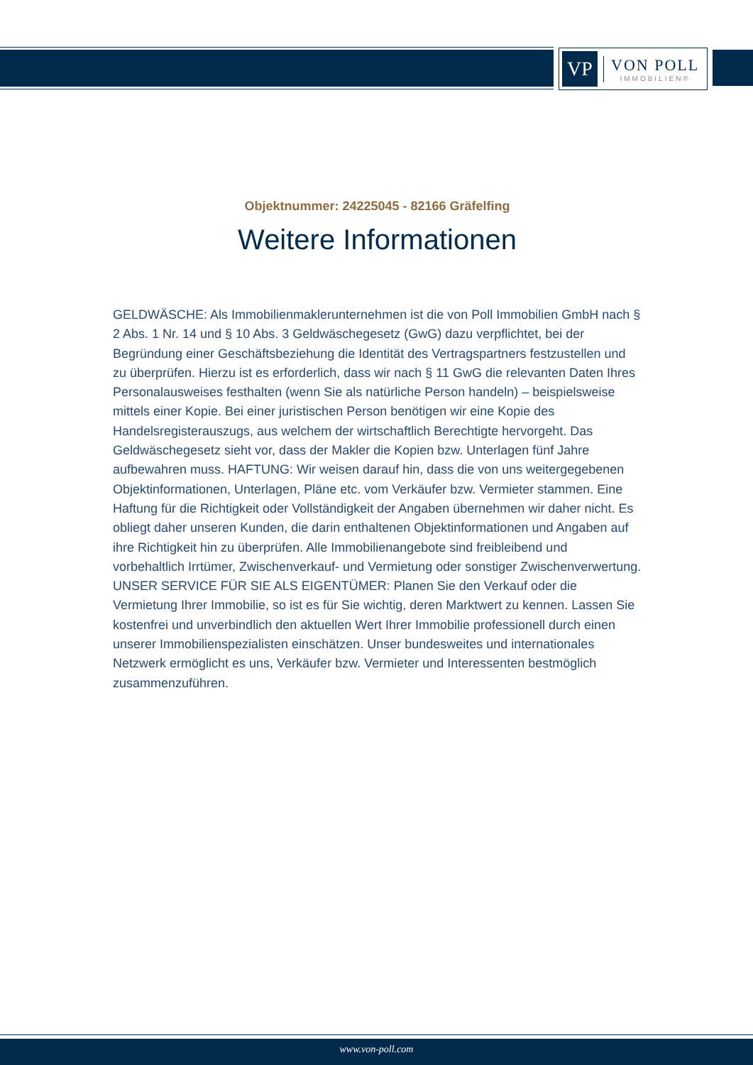VP
VON POLL
IMMOBILIEN®
Objektnummer: 24225045 - 82166 Gräfelfing
Weitere Informationen
GELDWÄSCHE: Als Immobilienmaklerunternehmen ist die von Poll Immobilien GmbH nach § 2 Abs. 1 Nr. 14 und § 10 Abs. 3 Geldwäschegesetz (GwG) dazu verpflichtet, bei der Begründung einer Geschäftsbeziehung die Identität des Vertragspartners festzustellen und zu überprüfen. Hierzu ist es erforderlich, dass wir nach § 11 GwG die relevanten Daten Ihres Personalausweises festhalten (wenn Sie als natürliche Person handeln) – beispielsweise mittels einer Kopie. Bei einer juristischen Person benötigen wir eine Kopie des Handelsregisterauszugs, aus welchem der wirtschaftlich Berechtigte hervorgeht. Das Geldwäschegesetz sieht vor, dass der Makler die Kopien bzw. Unterlagen fünf Jahre aufbewahren muss. HAFTUNG: Wir weisen darauf hin, dass die von uns weitergegebenen Objektinformationen, Unterlagen, Pläne etc. vom Verkäufer bzw. Vermieter stammen. Eine Haftung für die Richtigkeit oder Vollständigkeit der Angaben übernehmen wir daher nicht. Es obliegt daher unseren Kunden, die darin enthaltenen Objektinformationen und Angaben auf ihre Richtigkeit hin zu überprüfen. Alle Immobilienangebote sind freibleibend und vorbehaltlich Irrtümer, Zwischenverkauf- und Vermietung oder sonstiger Zwischenverwertung. UNSER SERVICE FÜR SIE ALS EIGENTÜMER: Planen Sie den Verkauf oder die Vermietung Ihrer Immobilie, so ist es für Sie wichtig, deren Marktwert zu kennen. Lassen Sie kostenfrei und unverbindlich den aktuellen Wert Ihrer Immobilie professionell durch einen unserer Immobilienspezialisten einschätzen. Unser bundesweites und internationales Netzwerk ermöglicht es uns, Verkäufer bzw. Vermieter und Interessenten bestmöglich zusammenzuführen.
www.von-poll.com